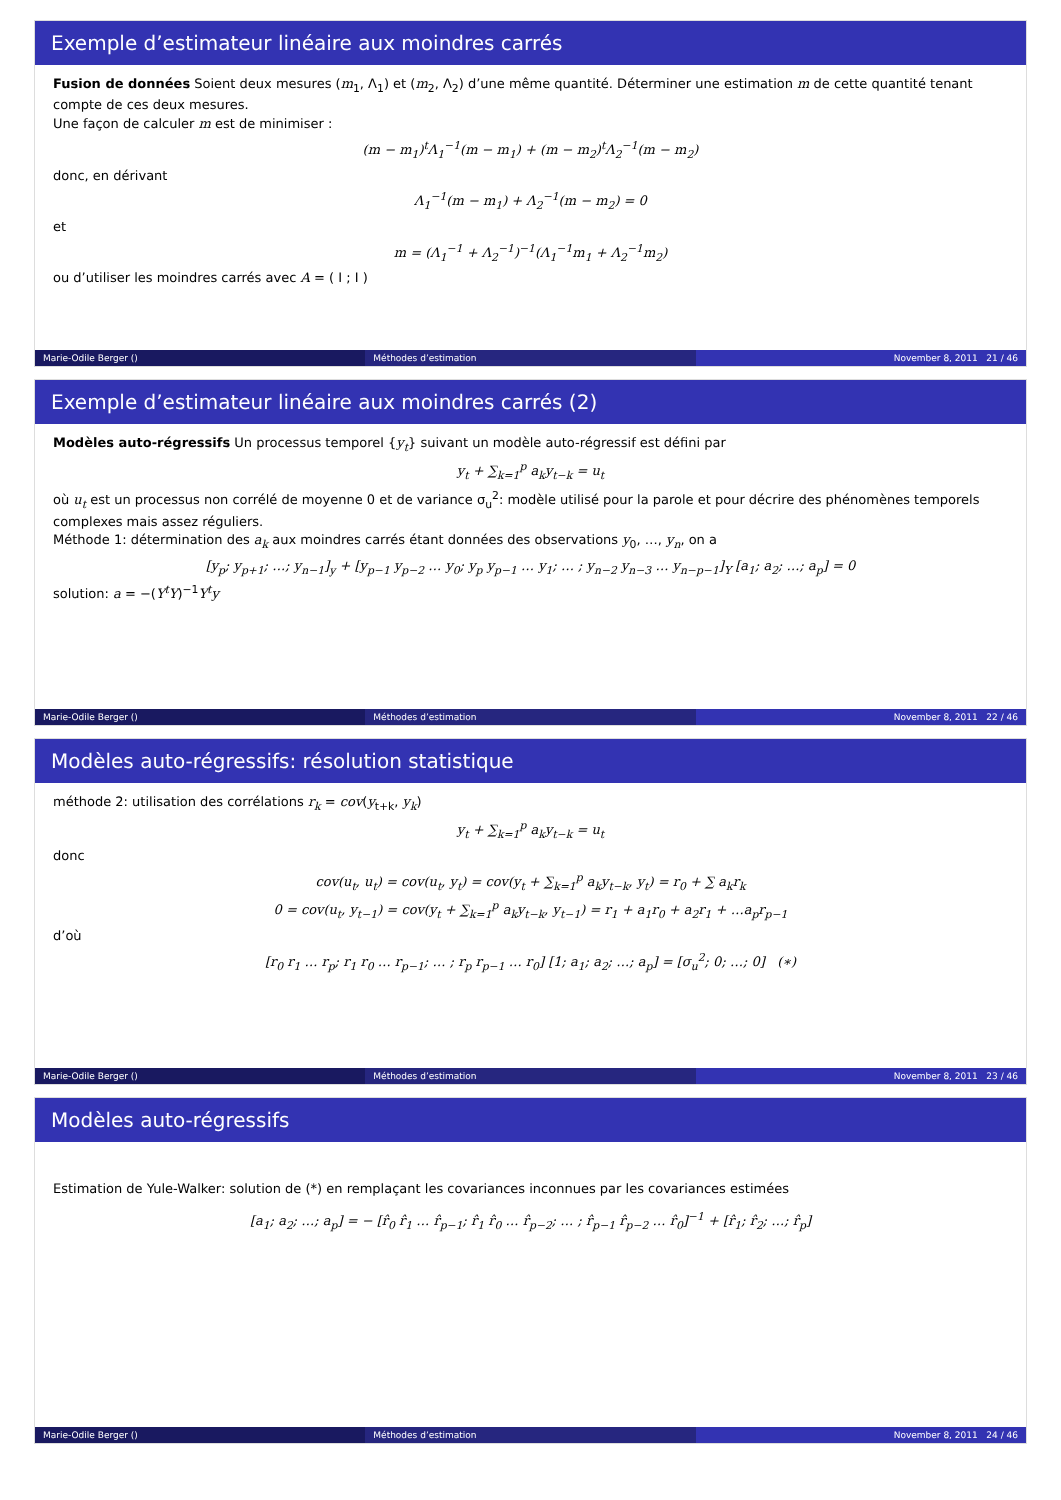Exemple d’estimateur linéaire aux moindres carrés
Fusion de données Soient deux mesures (m<sub>1</sub>, Λ<sub>1</sub>) et (m<sub>2</sub>, Λ<sub>2</sub>) d’une même quantité. Déterminer une estimation m de cette quantité tenant compte de ces deux mesures.
Une façon de calculer m est de minimiser :
(m − m<sub>1</sub>)<sup>t</sup>Λ<sub>1</sub><sup>−1</sup>(m − m<sub>1</sub>) + (m − m<sub>2</sub>)<sup>t</sup>Λ<sub>2</sub><sup>−1</sup>(m − m<sub>2</sub>)
donc, en dérivant
Λ<sub>1</sub><sup>−1</sup>(m − m<sub>1</sub>) + Λ<sub>2</sub><sup>−1</sup>(m − m<sub>2</sub>) = 0
et
m = (Λ<sub>1</sub><sup>−1</sup> + Λ<sub>2</sub><sup>−1</sup>)<sup>−1</sup>(Λ<sub>1</sub><sup>−1</sup>m<sub>1</sub> + Λ<sub>2</sub><sup>−1</sup>m<sub>2</sub>)
ou d’utiliser les moindres carrés avec A = ( I ; I )
Marie-Odile Berger () Méthodes d’estimation November 8, 2011 21 / 46
Exemple d’estimateur linéaire aux moindres carrés (2)
Modèles auto-régressifs Un processus temporel {y<sub>t</sub>} suivant un modèle auto-régressif est défini par
y<sub>t</sub> + ∑<sub>k=1</sub><sup>p</sup> a<sub>k</sub>y<sub>t−k</sub> = u<sub>t</sub>
où u<sub>t</sub> est un processus non corrélé de moyenne 0 et de variance σ<sub>u</sub><sup>2</sup>: modèle utilisé pour la parole et pour décrire des phénomènes temporels complexes mais assez réguliers.
Méthode 1: détermination des a<sub>k</sub> aux moindres carrés étant données des observations y<sub>0</sub>, …, y<sub>n</sub>, on a
[y<sub>p</sub>; y<sub>p+1</sub>; …; y<sub>n−1</sub>]<sub>y</sub> + [y<sub>p−1</sub> y<sub>p−2</sub> … y<sub>0</sub>; y<sub>p</sub> y<sub>p−1</sub> … y<sub>1</sub>; … ; y<sub>n−2</sub> y<sub>n−3</sub> … y<sub>n−p−1</sub>]<sub>Y</sub> [a<sub>1</sub>; a<sub>2</sub>; …; a<sub>p</sub>] = 0
solution: a = −(Y<sup>t</sup>Y)<sup>−1</sup>Y<sup>t</sup>y
Marie-Odile Berger () Méthodes d’estimation November 8, 2011 22 / 46
Modèles auto-régressifs: résolution statistique
méthode 2: utilisation des corrélations r<sub>k</sub> = cov(y<sub>t+k</sub>, y<sub>k</sub>)
y<sub>t</sub> + ∑<sub>k=1</sub><sup>p</sup> a<sub>k</sub>y<sub>t−k</sub> = u<sub>t</sub>
donc
cov(u<sub>t</sub>, u<sub>t</sub>) = cov(u<sub>t</sub>, y<sub>t</sub>) = cov(y<sub>t</sub> + ∑<sub>k=1</sub><sup>p</sup> a<sub>k</sub>y<sub>t−k</sub>, y<sub>t</sub>) = r<sub>0</sub> + ∑ a<sub>k</sub>r<sub>k</sub>
0 = cov(u<sub>t</sub>, y<sub>t−1</sub>) = cov(y<sub>t</sub> + ∑<sub>k=1</sub><sup>p</sup> a<sub>k</sub>y<sub>t−k</sub>, y<sub>t−1</sub>) = r<sub>1</sub> + a<sub>1</sub>r<sub>0</sub> + a<sub>2</sub>r<sub>1</sub> + …a<sub>p</sub>r<sub>p−1</sub>
d’où
[r<sub>0</sub> r<sub>1</sub> … r<sub>p</sub>; r<sub>1</sub> r<sub>0</sub> … r<sub>p−1</sub>; … ; r<sub>p</sub> r<sub>p−1</sub> … r<sub>0</sub>] [1; a<sub>1</sub>; a<sub>2</sub>; …; a<sub>p</sub>] = [σ<sub>u</sub><sup>2</sup>; 0; …; 0] (∗)
Marie-Odile Berger () Méthodes d’estimation November 8, 2011 23 / 46
Modèles auto-régressifs
Estimation de Yule-Walker: solution de (*) en remplaçant les covariances inconnues par les covariances estimées
[a<sub>1</sub>; a<sub>2</sub>; …; a<sub>p</sub>] = − [r̂<sub>0</sub> r̂<sub>1</sub> … r̂<sub>p−1</sub>; r̂<sub>1</sub> r̂<sub>0</sub> … r̂<sub>p−2</sub>; … ; r̂<sub>p−1</sub> r̂<sub>p−2</sub> … r̂<sub>0</sub>]<sup>−1</sup> + [r̂<sub>1</sub>; r̂<sub>2</sub>; …; r̂<sub>p</sub>]
Marie-Odile Berger () Méthodes d’estimation November 8, 2011 24 / 46